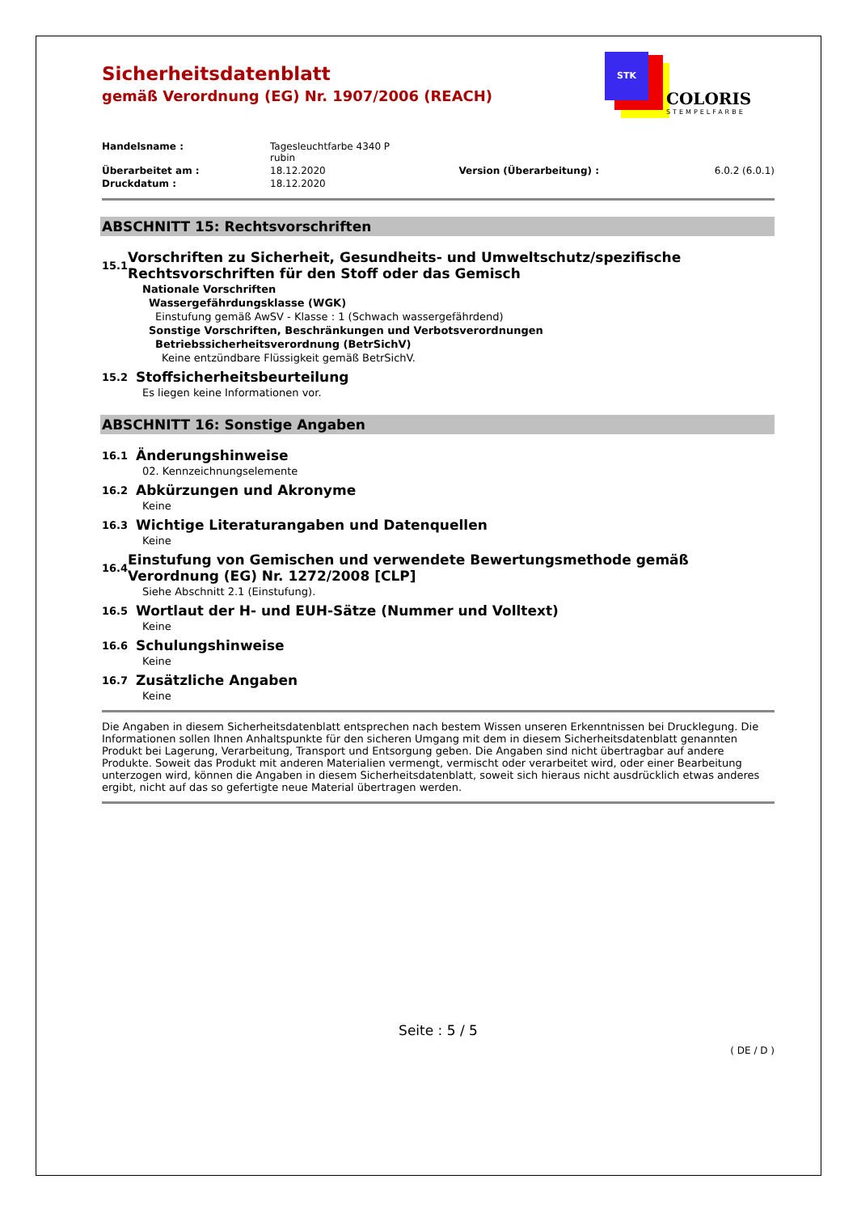STK
COLORIS
STEMPELFARBE
Sicherheitsdatenblatt
gemäß Verordnung (EG) Nr. 1907/2006 (REACH)
| Handelsname : | Tagesleuchtfarbe 4340 P rubin | | |
| Überarbeitet am : | 18.12.2020 | Version (Überarbeitung) : | 6.0.2 (6.0.1) |
| Druckdatum : | 18.12.2020 | | |
ABSCHNITT 15: Rechtsvorschriften
15.1
Vorschriften zu Sicherheit, Gesundheits- und Umweltschutz/spezifische Rechtsvorschriften für den Stoff oder das Gemisch
Nationale Vorschriften
Wassergefährdungsklasse (WGK)
Einstufung gemäß AwSV - Klasse : 1 (Schwach wassergefährdend)
Sonstige Vorschriften, Beschränkungen und Verbotsverordnungen
Betriebssicherheitsverordnung (BetrSichV)
Keine entzündbare Flüssigkeit gemäß BetrSichV.
15.2
Stoffsicherheitsbeurteilung
Es liegen keine Informationen vor.
ABSCHNITT 16: Sonstige Angaben
16.1
Änderungshinweise
02. Kennzeichnungselemente
16.2
Abkürzungen und Akronyme
Keine
16.3
Wichtige Literaturangaben und Datenquellen
Keine
16.4
Einstufung von Gemischen und verwendete Bewertungsmethode gemäß Verordnung (EG) Nr. 1272/2008 [CLP]
Siehe Abschnitt 2.1 (Einstufung).
16.5
Wortlaut der H- und EUH-Sätze (Nummer und Volltext)
Keine
16.6
Schulungshinweise
Keine
16.7
Zusätzliche Angaben
Keine
Die Angaben in diesem Sicherheitsdatenblatt entsprechen nach bestem Wissen unseren Erkenntnissen bei Drucklegung. Die Informationen sollen Ihnen Anhaltspunkte für den sicheren Umgang mit dem in diesem Sicherheitsdatenblatt genannten Produkt bei Lagerung, Verarbeitung, Transport und Entsorgung geben. Die Angaben sind nicht übertragbar auf andere Produkte. Soweit das Produkt mit anderen Materialien vermengt, vermischt oder verarbeitet wird, oder einer Bearbeitung unterzogen wird, können die Angaben in diesem Sicherheitsdatenblatt, soweit sich hieraus nicht ausdrücklich etwas anderes ergibt, nicht auf das so gefertigte neue Material übertragen werden.
Seite : 5 / 5
( DE / D )